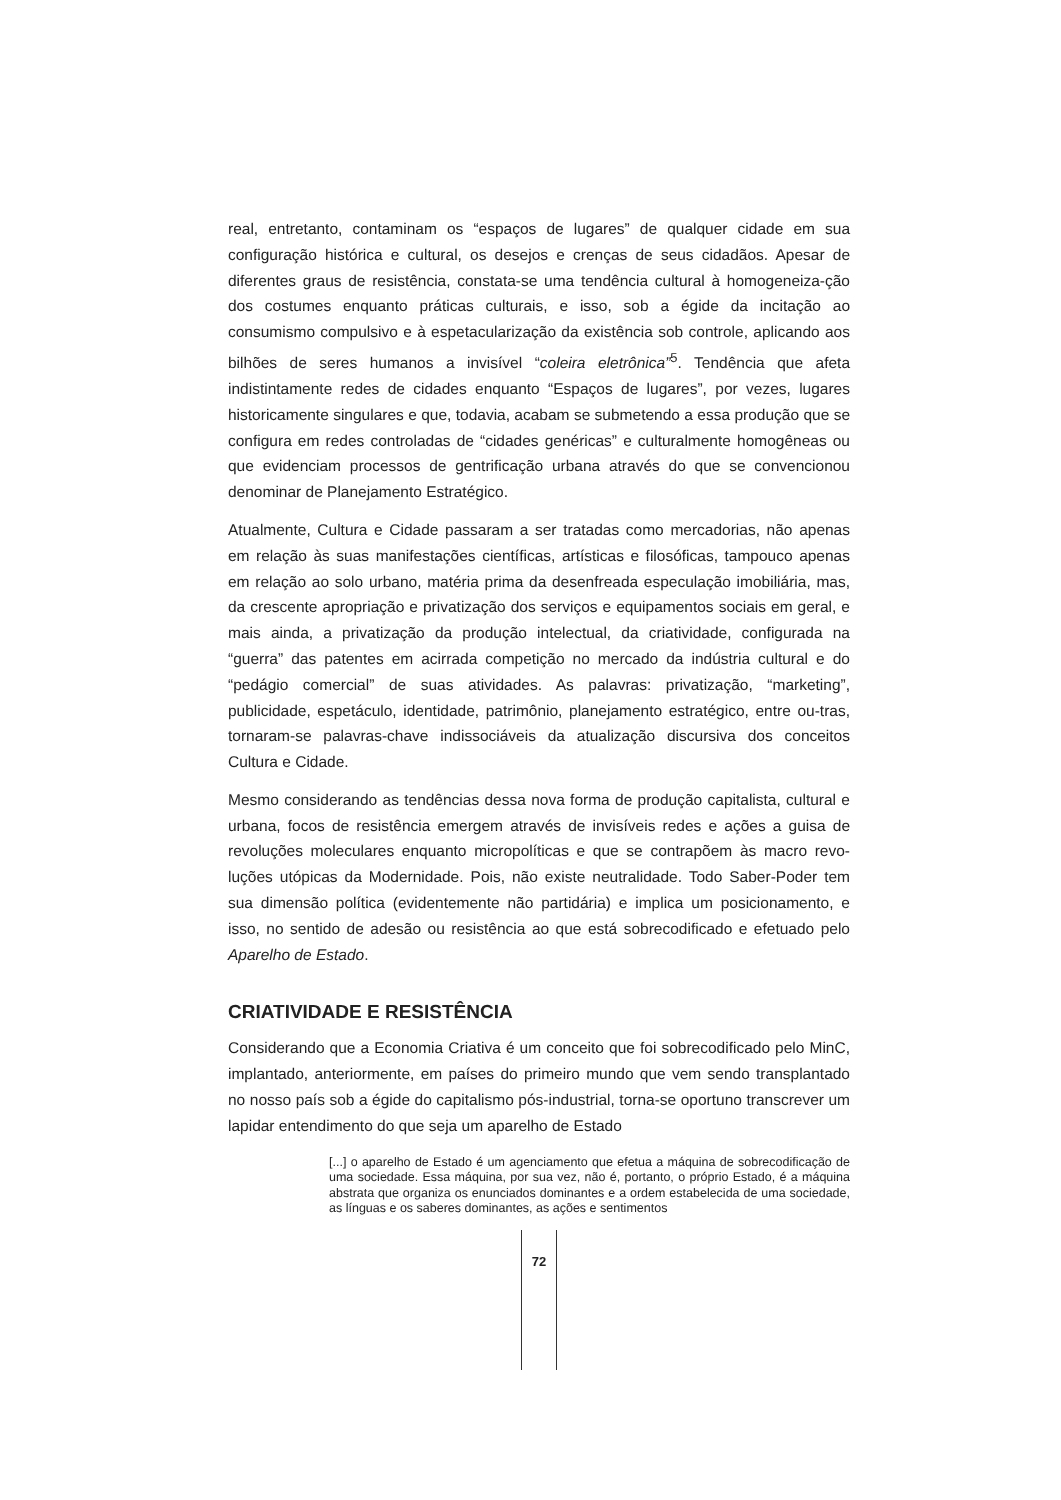real, entretanto, contaminam os “espaços de lugares” de qualquer cidade em sua configuração histórica e cultural, os desejos e crenças de seus cidadãos. Apesar de diferentes graus de resistência, constata-se uma tendência cultural à homogeneiza-ção dos costumes enquanto práticas culturais, e isso, sob a égide da incitação ao consumismo compulsivo e à espetacularização da existência sob controle, aplicando aos bilhões de seres humanos a invisível “coleira eletrônica”<sup>5</sup>. Tendência que afeta indistintamente redes de cidades enquanto “Espaços de lugares”, por vezes, lugares historicamente singulares e que, todavia, acabam se submetendo a essa produção que se configura em redes controladas de “cidades genéricas” e culturalmente homogêneas ou que evidenciam processos de gentrificação urbana através do que se convencionou denominar de Planejamento Estratégico.
Atualmente, Cultura e Cidade passaram a ser tratadas como mercadorias, não apenas em relação às suas manifestações científicas, artísticas e filosóficas, tampouco apenas em relação ao solo urbano, matéria prima da desenfreada especulação imobiliária, mas, da crescente apropriação e privatização dos serviços e equipamentos sociais em geral, e mais ainda, a privatização da produção intelectual, da criatividade, configurada na “guerra” das patentes em acirrada competição no mercado da indústria cultural e do “pedágio comercial” de suas atividades. As palavras: privatização, “marketing”, publicidade, espetáculo, identidade, patrimônio, planejamento estratégico, entre ou-tras, tornaram-se palavras-chave indissociáveis da atualização discursiva dos conceitos Cultura e Cidade.
Mesmo considerando as tendências dessa nova forma de produção capitalista, cultural e urbana, focos de resistência emergem através de invisíveis redes e ações a guisa de revoluções moleculares enquanto micropolíticas e que se contrapõem às macro revo-luções utópicas da Modernidade. Pois, não existe neutralidade. Todo Saber-Poder tem sua dimensão política (evidentemente não partidária) e implica um posicionamento, e isso, no sentido de adesão ou resistência ao que está sobrecodificado e efetuado pelo Aparelho de Estado.
CRIATIVIDADE E RESISTÊNCIA
Considerando que a Economia Criativa é um conceito que foi sobrecodificado pelo MinC, implantado, anteriormente, em países do primeiro mundo que vem sendo transplantado no nosso país sob a égide do capitalismo pós-industrial, torna-se oportuno transcrever um lapidar entendimento do que seja um aparelho de Estado
[...] o aparelho de Estado é um agenciamento que efetua a máquina de sobrecodificação de uma sociedade. Essa máquina, por sua vez, não é, portanto, o próprio Estado, é a máquina abstrata que organiza os enunciados dominantes e a ordem estabelecida de uma sociedade, as línguas e os saberes dominantes, as ações e sentimentos
72